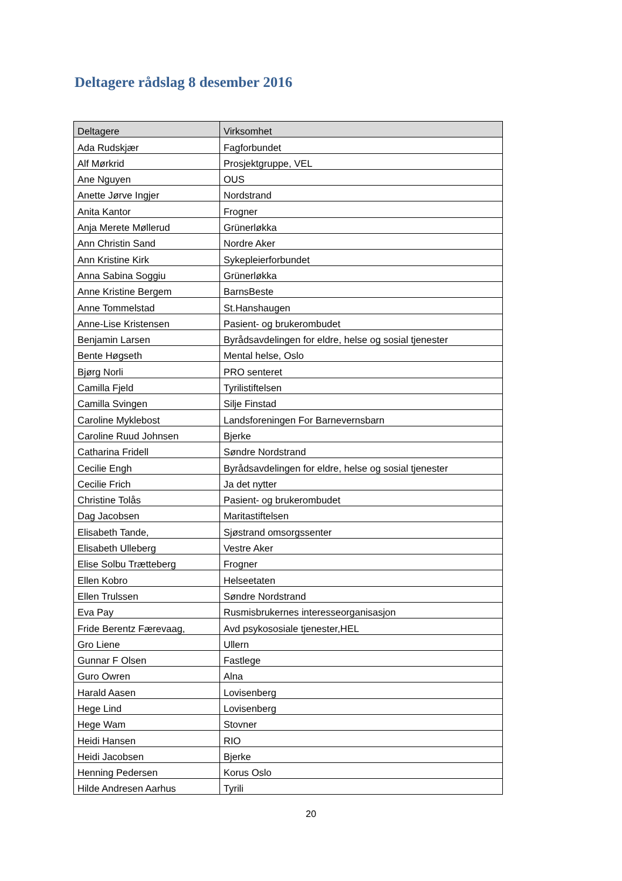Deltagere rådslag 8 desember 2016
| Deltagere | Virksomhet |
| --- | --- |
| Ada Rudskjær | Fagforbundet |
| Alf Mørkrid | Prosjektgruppe, VEL |
| Ane Nguyen | OUS |
| Anette Jørve Ingjer | Nordstrand |
| Anita Kantor | Frogner |
| Anja Merete Møllerud | Grünerløkka |
| Ann Christin Sand | Nordre Aker |
| Ann Kristine Kirk | Sykepleierforbundet |
| Anna Sabina Soggiu | Grünerløkka |
| Anne Kristine Bergem | BarnsBeste |
| Anne Tommelstad | St.Hanshaugen |
| Anne-Lise Kristensen | Pasient- og brukerombudet |
| Benjamin Larsen | Byrådsavdelingen for eldre, helse og sosial tjenester |
| Bente Høgseth | Mental helse, Oslo |
| Bjørg Norli | PRO senteret |
| Camilla Fjeld | Tyrilistiftelsen |
| Camilla Svingen | Silje Finstad |
| Caroline Myklebost | Landsforeningen For Barnevernsbarn |
| Caroline Ruud Johnsen | Bjerke |
| Catharina Fridell | Søndre Nordstrand |
| Cecilie Engh | Byrådsavdelingen for eldre, helse og sosial tjenester |
| Cecilie Frich | Ja det nytter |
| Christine Tolås | Pasient- og brukerombudet |
| Dag Jacobsen | Maritastiftelsen |
| Elisabeth Tande, | Sjøstrand omsorgssenter |
| Elisabeth Ulleberg | Vestre Aker |
| Elise Solbu Trætteberg | Frogner |
| Ellen Kobro | Helseetaten |
| Ellen Trulssen | Søndre Nordstrand |
| Eva Pay | Rusmisbrukernes interesseorganisasjon |
| Fride Berentz Færevaag, | Avd psykososiale tjenester,HEL |
| Gro Liene | Ullern |
| Gunnar F Olsen | Fastlege |
| Guro Owren | Alna |
| Harald Aasen | Lovisenberg |
| Hege Lind | Lovisenberg |
| Hege Wam | Stovner |
| Heidi Hansen | RIO |
| Heidi Jacobsen | Bjerke |
| Henning Pedersen | Korus Oslo |
| Hilde Andresen Aarhus | Tyrili |
20